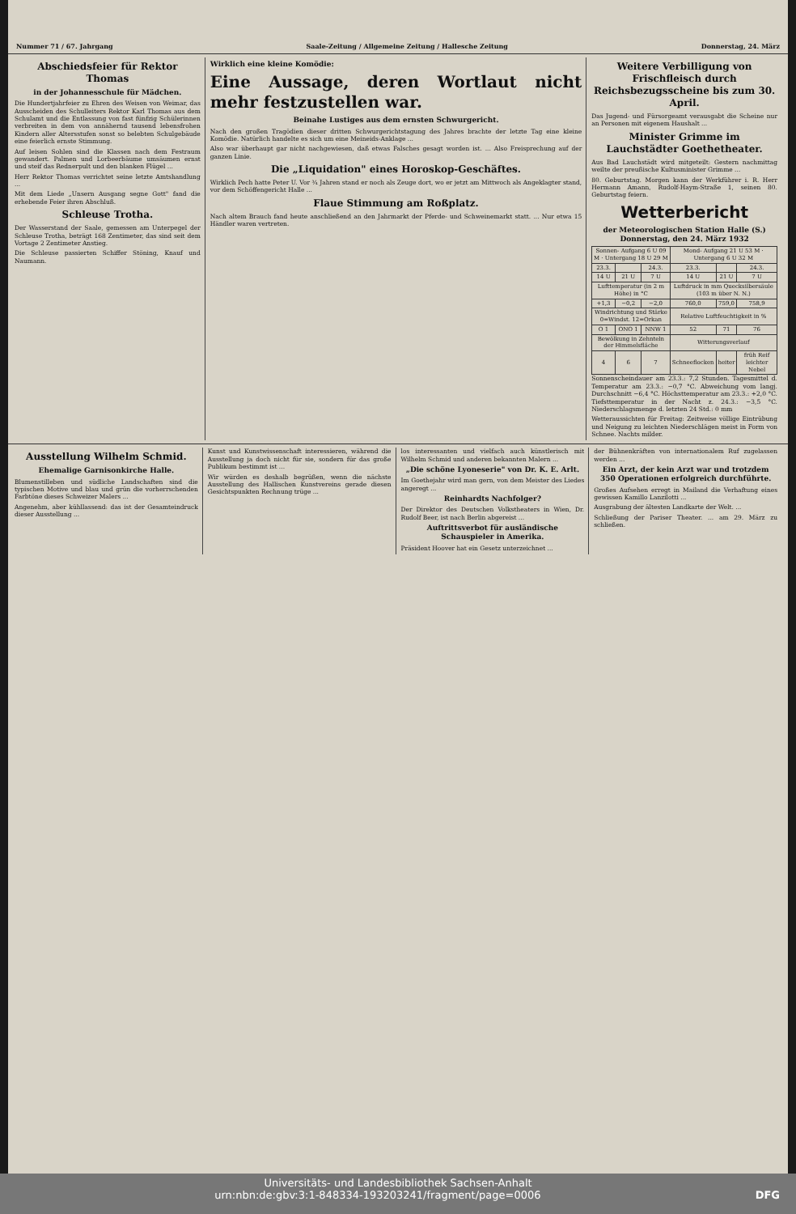Nummer 71 / 67. Jahrgang Saale-Zeitung / Allgemeine Zeitung / Hallesche Zeitung Donnerstag, 24. März
Abschiedsfeier für Rektor Thomas
in der Johannesschule für Mädchen.
Die Hundertjahrfeier zu Ehren des Weisen von Weimar, das Ausscheiden des Schulleiters Rektor Karl Thomas aus dem Schulamt und die Entlassung von fast fünfzig Schülerinnen verbreiten in dem von annähernd tausend lebensfrohen Kindern aller Altersstufen sonst so belebten Schulgebäude eine feierlich ernste Stimmung.
Auf leisen Sohlen sind die Klassen nach dem Festraum gewandert. Palmen und Lorbeerbäume umsäumen ernst und steif das Rednerpult und den blanken Flügel ...
Herr Rektor Thomas verrichtet seine letzte Amtshandlung ...
Mit dem Liede „Unsern Ausgang segne Gott" fand die erhebende Feier ihren Abschluß.
Schleuse Trotha.
Der Wasserstand der Saale, gemessen am Unterpegel der Schleuse Trotha, beträgt 168 Zentimeter, das sind seit dem Vortage 2 Zentimeter Anstieg.
Die Schleuse passierten Schiffer Stöning, Knauf und Naumann.
Wirklich eine kleine Komödie:
Eine Aussage, deren Wortlaut nicht mehr festzustellen war.
Beinahe Lustiges aus dem ernsten Schwurgericht.
Nach den großen Tragödien dieser dritten Schwurgerichtstagung des Jahres brachte der letzte Tag eine kleine Komödie. Natürlich handelte es sich um eine Meineids-Anklage ...
Also war überhaupt gar nicht nachgewiesen, daß etwas Falsches gesagt worden ist. ... Also Freisprechung auf der ganzen Linie.
Die „Liquidation" eines Horoskop-Geschäftes.
Wirklich Pech hatte Peter U. Vor ¾ Jahren stand er noch als Zeuge dort, wo er jetzt am Mittwoch als Angeklagter stand, vor dem Schöffengericht Halle ...
Flaue Stimmung am Roßplatz.
Nach altem Brauch fand heute anschließend an den Jahrmarkt der Pferde- und Schweinemarkt statt. ... Nur etwa 15 Händler waren vertreten.
Weitere Verbilligung von Frischfleisch durch Reichsbezugsscheine bis zum 30. April.
Das Jugend- und Fürsorgeamt verausgabt die Scheine nur an Personen mit eigenem Haushalt ...
Minister Grimme im Lauchstädter Goethetheater.
Aus Bad Lauchstädt wird mitgeteilt: Gestern nachmittag weilte der preußische Kultusminister Grimme ...
80. Geburtstag. Morgen kann der Werkführer i. R. Herr Hermann Amann, Rudolf-Haym-Straße 1, seinen 80. Geburtstag feiern.
Wetterbericht
der Meteorologischen Station Halle (S.)
Donnerstag, den 24. März 1932
| Sonnen- Aufgang 6 U 09 M · Untergang 18 U 29 M | | | Mond- Aufgang 21 U 53 M · Untergang 6 U 32 M | | |
| 23.3. | | 24.3. | 23.3. | | 24.3. |
| 14 U | 21 U | 7 U | 14 U | 21 U | 7 U |
| Lufttemperatur (in 2 m Höhe) in °C | | | Luftdruck in mm Quecksilbersäule (103 m über N. N.) | | |
| +1,3 | −0,2 | −2,0 | 760,0 | 759,0 | 758,9 |
| Windrichtung und Stärke 0=Windst. 12=Orkan | | | Relative Luftfeuchtigkeit in % | | |
| O 1 | ONO 1 | NNW 1 | 52 | 71 | 76 |
| Bewölkung in Zehnteln der Himmelsfläche | | | Witterungsverlauf | | |
| 4 | 6 | 7 | Schneeflocken | heiter | früh Reif leichter Nebel |
Sonnenscheindauer am 23.3.: 7,2 Stunden. Tagesmittel d. Temperatur am 23.3.: −0,7 °C. Abweichung vom langj. Durchschnitt −6,4 °C. Höchsttemperatur am 23.3.: +2,0 °C. Tiefsttemperatur in der Nacht z. 24.3.: −3,5 °C. Niederschlagsmenge d. letzten 24 Std.: 0 mm
Wetteraussichten für Freitag: Zeitweise völlige Eintrübung und Neigung zu leichten Niederschlägen meist in Form von Schnee. Nachts milder.
Ausstellung Wilhelm Schmid.
Ehemalige Garnisonkirche Halle.
Blumenstilleben und südliche Landschaften sind die typischen Motive und blau und grün die vorherrschenden Farbtöne dieses Schweizer Malers ...
Angenehm, aber kühllassend: das ist der Gesamteindruck dieser Ausstellung ...
Kunst und Kunstwissenschaft interessieren, während die Ausstellung ja doch nicht für sie, sondern für das große Publikum bestimmt ist ...
Wir würden es deshalb begrüßen, wenn die nächste Ausstellung des Hallischen Kunstvereins gerade diesen Gesichtspunkten Rechnung trüge ...
los interessanten und vielfach auch künstlerisch mit Wilhelm Schmid und anderen bekannten Malern ...
„Die schöne Lyoneserie" von Dr. K. E. Arlt.
Im Goethejahr wird man gern, von dem Meister des Liedes angeregt ...
Reinhardts Nachfolger?
Der Direktor des Deutschen Volkstheaters in Wien, Dr. Rudolf Beer, ist nach Berlin abgereist ...
Auftrittsverbot für ausländische Schauspieler in Amerika.
Präsident Hoover hat ein Gesetz unterzeichnet ...
der Bühnenkräften von internationalem Ruf zugelassen werden ...
Ein Arzt, der kein Arzt war und trotzdem 350 Operationen erfolgreich durchführte.
Großes Aufsehen erregt in Mailand die Verhaftung eines gewissen Kamillo Lanzilotti ...
Ausgrabung der ältesten Landkarte der Welt. ...
Schließung der Pariser Theater. ... am 29. März zu schließen.
Universitäts- und Landesbibliothek Sachsen-Anhalt
urn:nbn:de:gbv:3:1-848334-193203241/fragment/page=0006 DFG